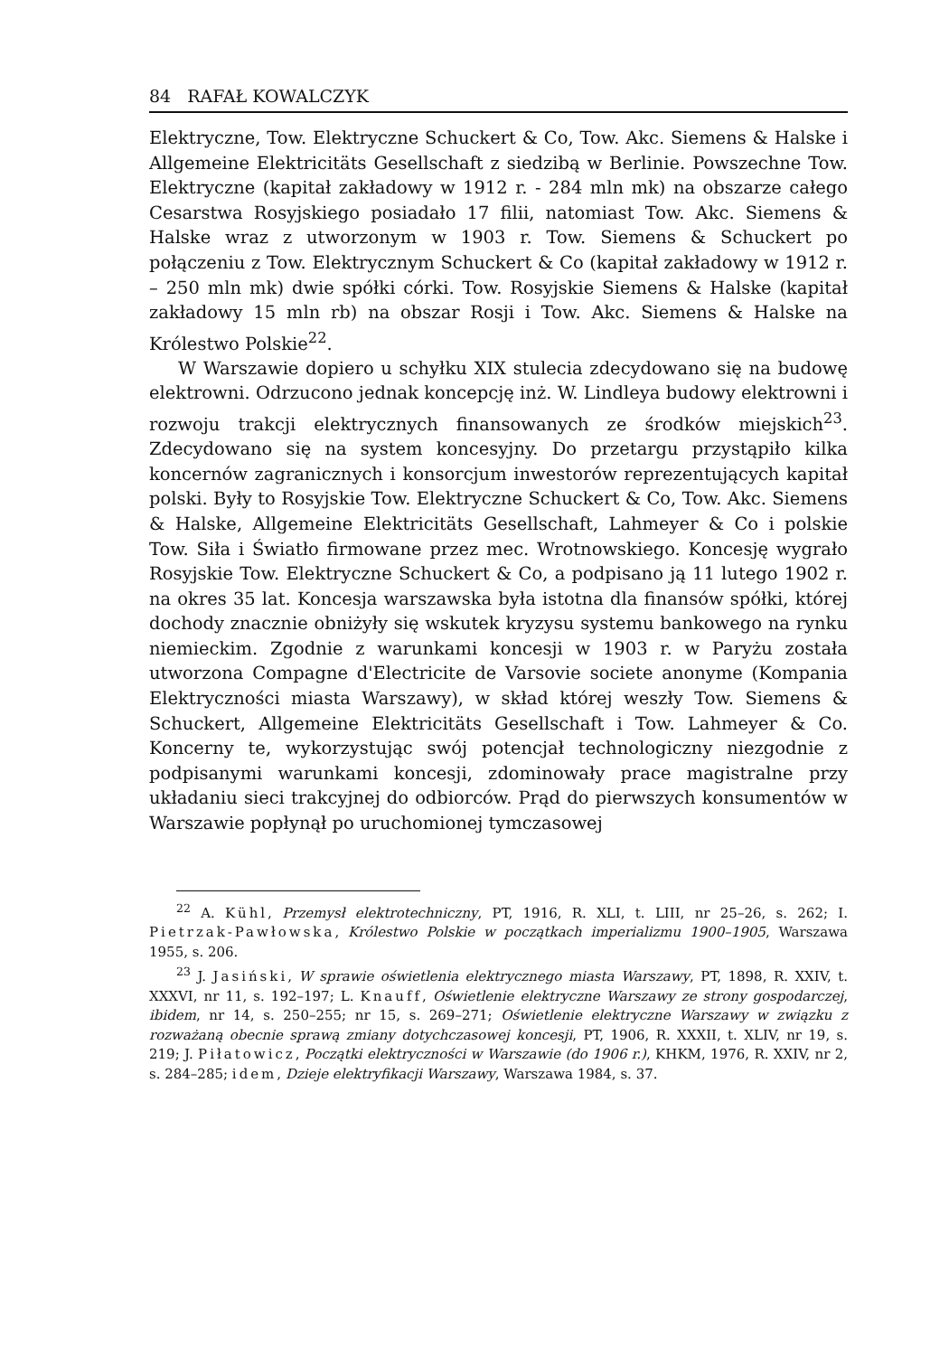84 RAFAŁ KOWALCZYK
Elektryczne, Tow. Elektryczne Schuckert & Co, Tow. Akc. Siemens & Halske i Allgemeine Elektricitäts Gesellschaft z siedzibą w Berlinie. Powszechne Tow. Elektryczne (kapitał zakładowy w 1912 r. - 284 mln mk) na obszarze całego Cesarstwa Rosyjskiego posiadało 17 filii, natomiast Tow. Akc. Siemens & Halske wraz z utworzonym w 1903 r. Tow. Siemens & Schuckert po połączeniu z Tow. Elektrycznym Schuckert & Co (kapitał zakładowy w 1912 r. – 250 mln mk) dwie spółki córki. Tow. Rosyjskie Siemens & Halske (kapitał zakładowy 15 mln rb) na obszar Rosji i Tow. Akc. Siemens & Halske na Królestwo Polskie<sup>22</sup>.
W Warszawie dopiero u schyłku XIX stulecia zdecydowano się na budowę elektrowni. Odrzucono jednak koncepcję inż. W. Lindleya budowy elektrowni i rozwoju trakcji elektrycznych finansowanych ze środków miejskich<sup>23</sup>. Zdecydowano się na system koncesyjny. Do przetargu przystąpiło kilka koncernów zagranicznych i konsorcjum inwestorów reprezentujących kapitał polski. Były to Rosyjskie Tow. Elektryczne Schuckert & Co, Tow. Akc. Siemens & Halske, Allgemeine Elektricitäts Gesellschaft, Lahmeyer & Co i polskie Tow. Siła i Światło firmowane przez mec. Wrotnowskiego. Koncesję wygrało Rosyjskie Tow. Elektryczne Schuckert & Co, a podpisano ją 11 lutego 1902 r. na okres 35 lat. Koncesja warszawska była istotna dla finansów spółki, której dochody znacznie obniżyły się wskutek kryzysu systemu bankowego na rynku niemieckim. Zgodnie z warunkami koncesji w 1903 r. w Paryżu została utworzona Compagne d'Electricite de Varsovie societe anonyme (Kompania Elektryczności miasta Warszawy), w skład której weszły Tow. Siemens & Schuckert, Allgemeine Elektricitäts Gesellschaft i Tow. Lahmeyer & Co. Koncerny te, wykorzystując swój potencjał technologiczny niezgodnie z podpisanymi warunkami koncesji, zdominowały prace magistralne przy układaniu sieci trakcyjnej do odbiorców. Prąd do pierwszych konsumentów w Warszawie popłynął po uruchomionej tymczasowej
<sup>22</sup> A. Kühl, Przemysł elektrotechniczny, PT, 1916, R. XLI, t. LIII, nr 25–26, s. 262; I. Pietrzak-Pawłowska, Królestwo Polskie w początkach imperializmu 1900–1905, Warszawa 1955, s. 206.
<sup>23</sup> J. Jasiński, W sprawie oświetlenia elektrycznego miasta Warszawy, PT, 1898, R. XXIV, t. XXXVI, nr 11, s. 192–197; L. Knauff, Oświetlenie elektryczne Warszawy ze strony gospodarczej, ibidem, nr 14, s. 250–255; nr 15, s. 269–271; Oświetlenie elektryczne Warszawy w związku z rozważaną obecnie sprawą zmiany dotychczasowej koncesji, PT, 1906, R. XXXII, t. XLIV, nr 19, s. 219; J. Piłatowicz, Początki elektryczności w Warszawie (do 1906 r.), KHKM, 1976, R. XXIV, nr 2, s. 284–285; idem, Dzieje elektryfikacji Warszawy, Warszawa 1984, s. 37.